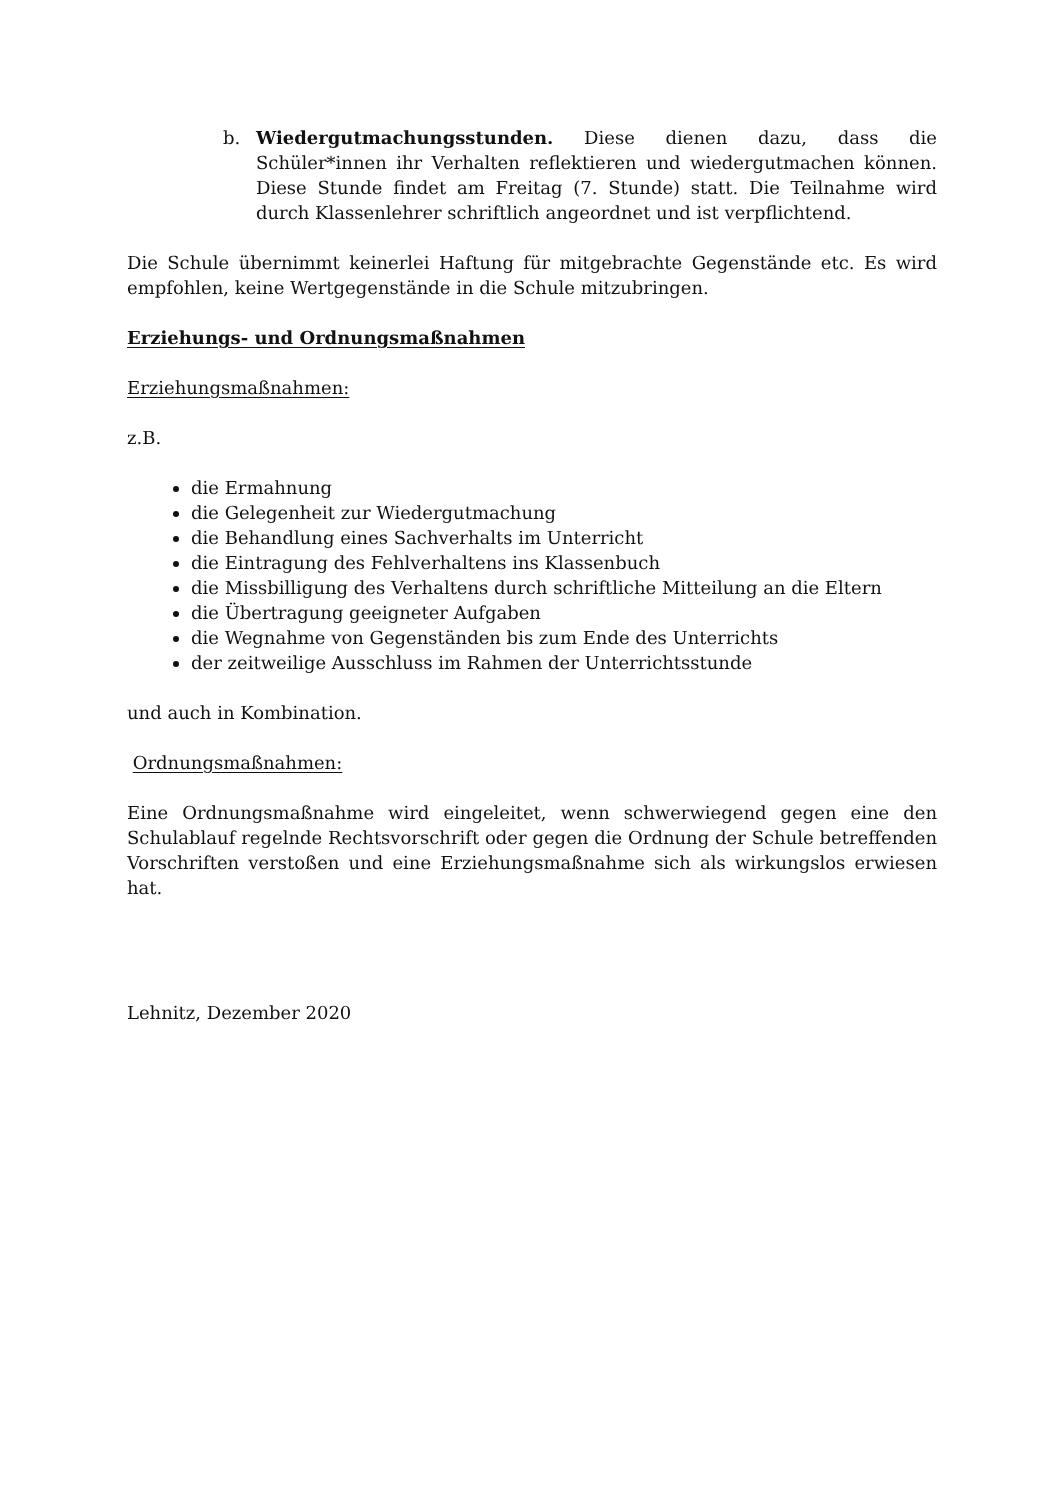b. Wiedergutmachungsstunden. Diese dienen dazu, dass die Schüler*innen ihr Verhalten reflektieren und wiedergutmachen können. Diese Stunde findet am Freitag (7. Stunde) statt. Die Teilnahme wird durch Klassenlehrer schriftlich angeordnet und ist verpflichtend.
Die Schule übernimmt keinerlei Haftung für mitgebrachte Gegenstände etc. Es wird empfohlen, keine Wertgegenstände in die Schule mitzubringen.
Erziehungs- und Ordnungsmaßnahmen
Erziehungsmaßnahmen:
z.B.
die Ermahnung
die Gelegenheit zur Wiedergutmachung
die Behandlung eines Sachverhalts im Unterricht
die Eintragung des Fehlverhaltens ins Klassenbuch
die Missbilligung des Verhaltens durch schriftliche Mitteilung an die Eltern
die Übertragung geeigneter Aufgaben
die Wegnahme von Gegenständen bis zum Ende des Unterrichts
der zeitweilige Ausschluss im Rahmen der Unterrichtsstunde
und auch in Kombination.
Ordnungsmaßnahmen:
Eine Ordnungsmaßnahme wird eingeleitet, wenn schwerwiegend gegen eine den Schulablauf regelnde Rechtsvorschrift oder gegen die Ordnung der Schule betreffenden Vorschriften verstoßen und eine Erziehungsmaßnahme sich als wirkungslos erwiesen hat.
Lehnitz, Dezember 2020